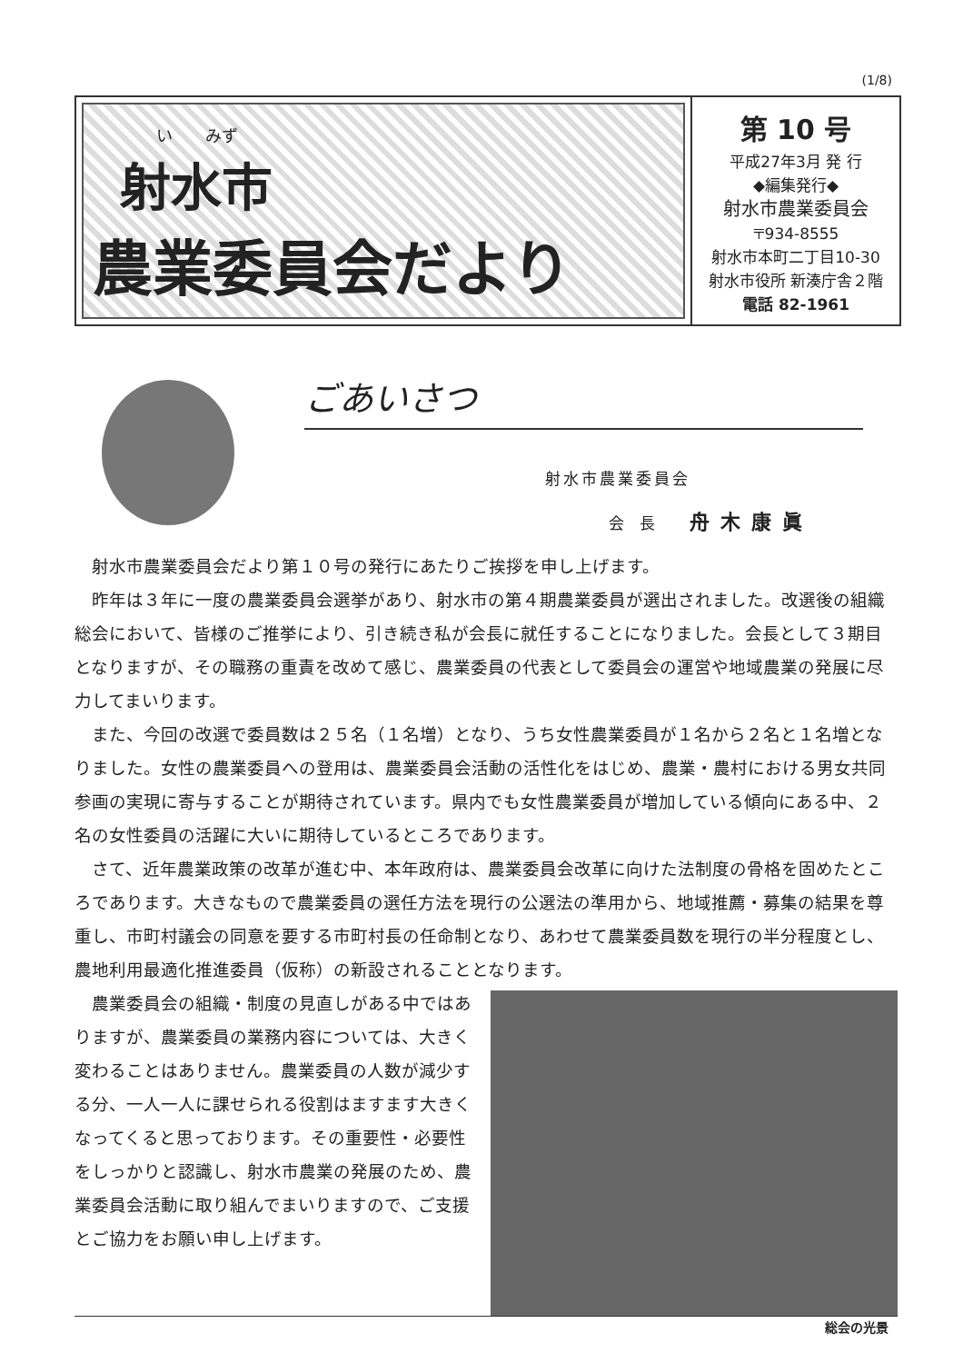(1/8)
い　　みず
射水市
農業委員会だより
第 10 号
平成27年3月 発 行
◆編集発行◆
射水市農業委員会
〒934-8555
射水市本町二丁目10-30
射水市役所 新湊庁舎２階
電話 82-1961
ごあいさつ
射水市農業委員会
会 長 舟木康眞
射水市農業委員会だより第１０号の発行にあたりご挨拶を申し上げます。
昨年は３年に一度の農業委員会選挙があり、射水市の第４期農業委員が選出されました。改選後の組織総会において、皆様のご推挙により、引き続き私が会長に就任することになりました。会長として３期目となりますが、その職務の重責を改めて感じ、農業委員の代表として委員会の運営や地域農業の発展に尽力してまいります。
また、今回の改選で委員数は２５名（１名増）となり、うち女性農業委員が１名から２名と１名増となりました。女性の農業委員への登用は、農業委員会活動の活性化をはじめ、農業・農村における男女共同参画の実現に寄与することが期待されています。県内でも女性農業委員が増加している傾向にある中、２名の女性委員の活躍に大いに期待しているところであります。
さて、近年農業政策の改革が進む中、本年政府は、農業委員会改革に向けた法制度の骨格を固めたところであります。大きなもので農業委員の選任方法を現行の公選法の準用から、地域推薦・募集の結果を尊重し、市町村議会の同意を要する市町村長の任命制となり、あわせて農業委員数を現行の半分程度とし、農地利用最適化推進委員（仮称）の新設されることとなります。
農業委員会の組織・制度の見直しがある中ではありますが、農業委員の業務内容については、大きく変わることはありません。農業委員の人数が減少する分、一人一人に課せられる役割はますます大きくなってくると思っております。その重要性・必要性をしっかりと認識し、射水市農業の発展のため、農業委員会活動に取り組んでまいりますので、ご支援とご協力をお願い申し上げます。
総会の光景